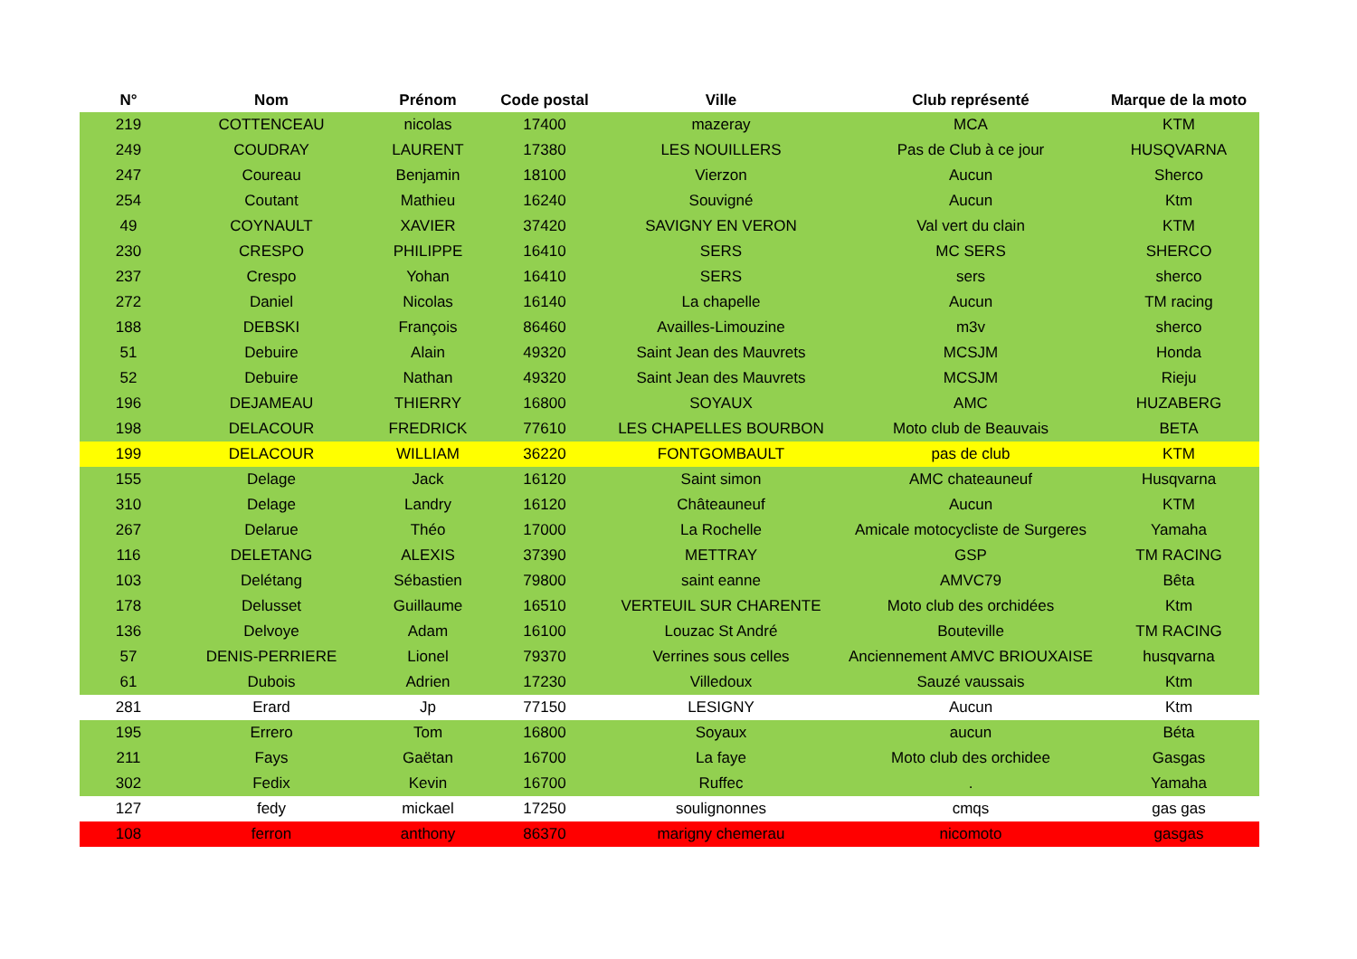| N° | Nom | Prénom | Code postal | Ville | Club représenté | Marque de la moto |
| --- | --- | --- | --- | --- | --- | --- |
| 219 | COTTENCEAU | nicolas | 17400 | mazeray | MCA | KTM |
| 249 | COUDRAY | LAURENT | 17380 | LES NOUILLERS | Pas de Club à ce jour | HUSQVARNA |
| 247 | Coureau | Benjamin | 18100 | Vierzon | Aucun | Sherco |
| 254 | Coutant | Mathieu | 16240 | Souvigné | Aucun | Ktm |
| 49 | COYNAULT | XAVIER | 37420 | SAVIGNY EN VERON | Val vert du clain | KTM |
| 230 | CRESPO | PHILIPPE | 16410 | SERS | MC SERS | SHERCO |
| 237 | Crespo | Yohan | 16410 | SERS | sers | sherco |
| 272 | Daniel | Nicolas | 16140 | La chapelle | Aucun | TM racing |
| 188 | DEBSKI | François | 86460 | Availles-Limouzine | m3v | sherco |
| 51 | Debuire | Alain | 49320 | Saint Jean des Mauvrets | MCSJM | Honda |
| 52 | Debuire | Nathan | 49320 | Saint Jean des Mauvrets | MCSJM | Rieju |
| 196 | DEJAMEAU | THIERRY | 16800 | SOYAUX | AMC | HUZABERG |
| 198 | DELACOUR | FREDRICK | 77610 | LES CHAPELLES BOURBON | Moto club de Beauvais | BETA |
| 199 | DELACOUR | WILLIAM | 36220 | FONTGOMBAULT | pas de club | KTM |
| 155 | Delage | Jack | 16120 | Saint simon | AMC chateauneuf | Husqvarna |
| 310 | Delage | Landry | 16120 | Châteauneuf | Aucun | KTM |
| 267 | Delarue | Théo | 17000 | La Rochelle | Amicale motocycliste de Surgeres | Yamaha |
| 116 | DELETANG | ALEXIS | 37390 | METTRAY | GSP | TM RACING |
| 103 | Delétang | Sébastien | 79800 | saint eanne | AMVC79 | Bêta |
| 178 | Delusset | Guillaume | 16510 | VERTEUIL SUR CHARENTE | Moto club des orchidées | Ktm |
| 136 | Delvoye | Adam | 16100 | Louzac St André | Bouteville | TM RACING |
| 57 | DENIS-PERRIERE | Lionel | 79370 | Verrines sous celles | Anciennement AMVC BRIOUXAISE | husqvarna |
| 61 | Dubois | Adrien | 17230 | Villedoux | Sauzé vaussais | Ktm |
| 281 | Erard | Jp | 77150 | LESIGNY | Aucun | Ktm |
| 195 | Errero | Tom | 16800 | Soyaux | aucun | Béta |
| 211 | Fays | Gaëtan | 16700 | La faye | Moto club des orchidee | Gasgas |
| 302 | Fedix | Kevin | 16700 | Ruffec | . | Yamaha |
| 127 | fedy | mickael | 17250 | soulignonnes | cmqs | gas gas |
| 108 | ferron | anthony | 86370 | marigny chemerau | nicomoto | gasgas |